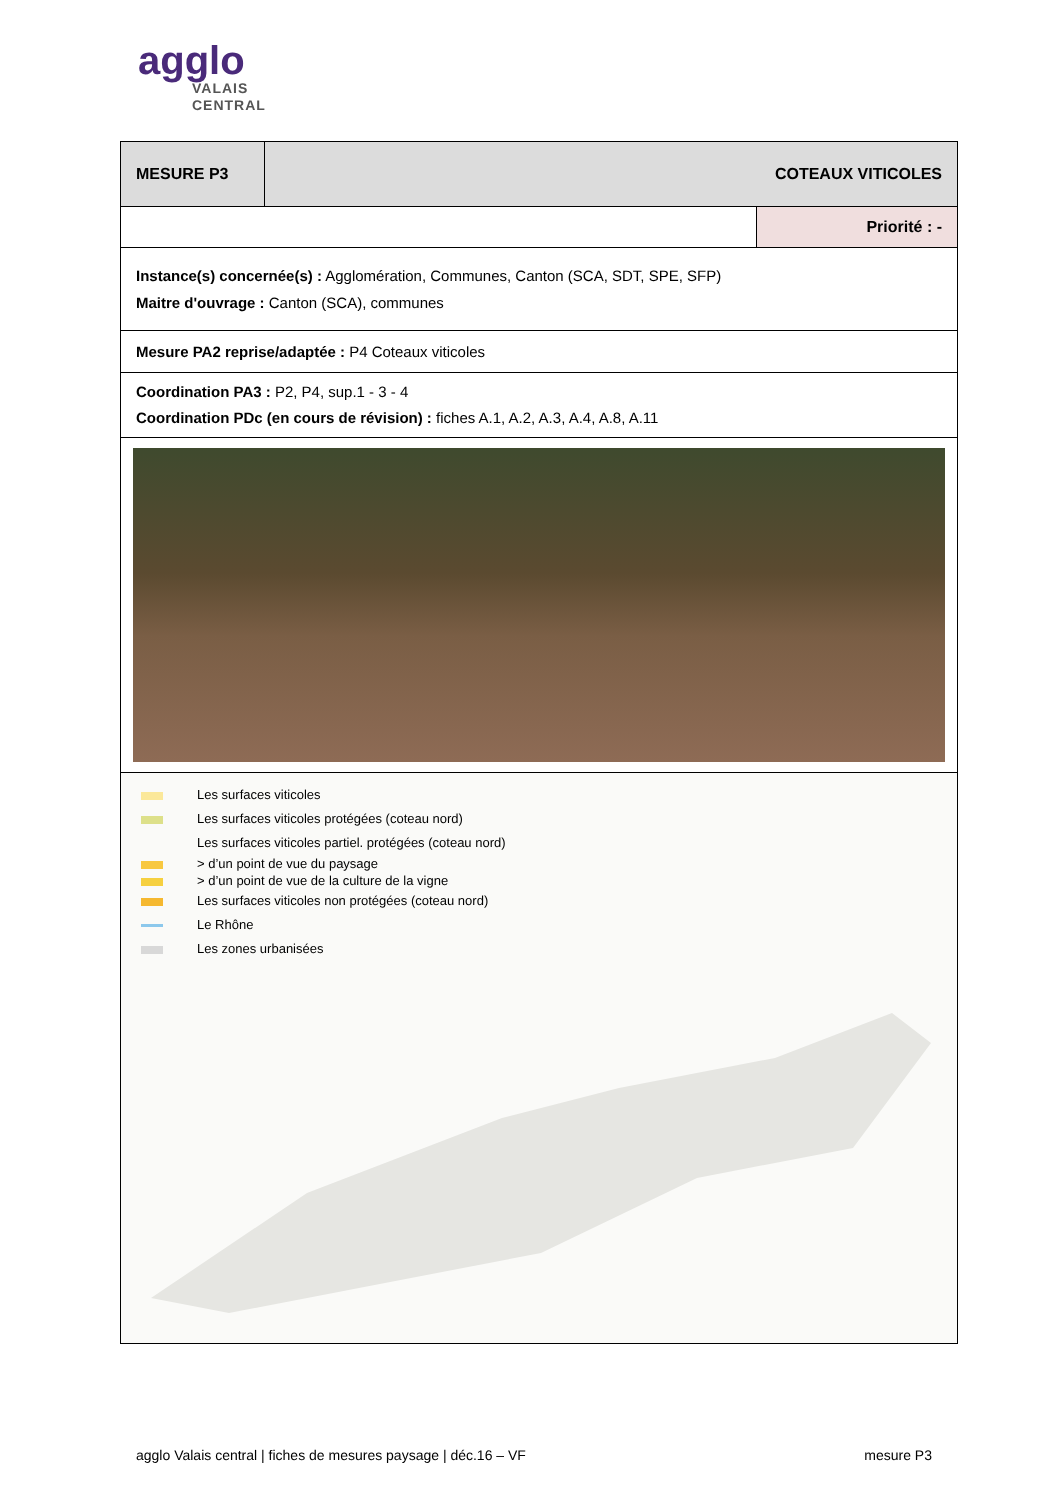agglo
VALAIS
CENTRAL
| MESURE P3 | COTEAUX VITICOLES | |
| | | Priorité : - |
| Instance(s) concernée(s) : Agglomération, Communes, Canton (SCA, SDT, SPE, SFP) Maitre d'ouvrage : Canton (SCA), communes | | |
| Mesure PA2 reprise/adaptée : P4 Coteaux viticoles | | |
| Coordination PA3 : P2, P4, sup.1 - 3 - 4 Coordination PDc (en cours de révision) : fiches A.1, A.2, A.3, A.4, A.8, A.11 | | |
| Les surfaces viticoles Les surfaces viticoles protégées (coteau nord) Les surfaces viticoles partiel. protégées (coteau nord) > d’un point de vue du paysage > d’un point de vue de la culture de la vigne Les surfaces viticoles non protégées (coteau nord) Le Rhône Les zones urbanisées | | |
agglo Valais central | fiches de mesures paysage | déc.16 – VF mesure P3